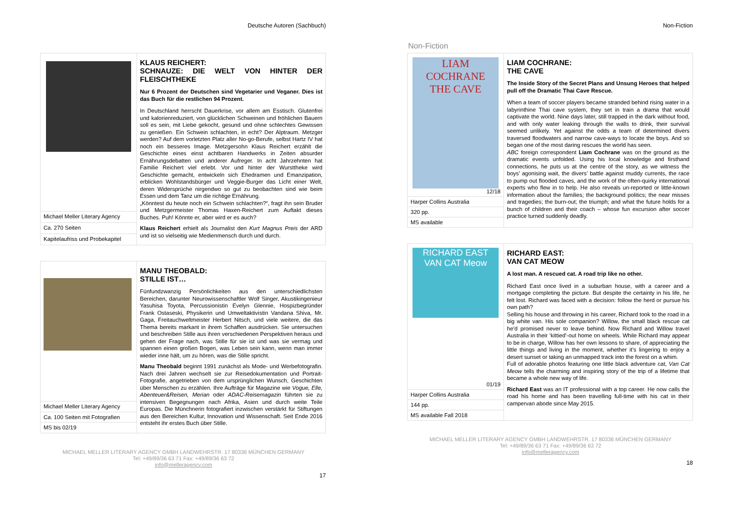Deutsche Autoren (Sachbuch)
| | KLAUS REICHERT: SCHNAUZE: DIE WELT VON HINTER DER FLEISCHTHEKE Nur 6 Prozent der Deutschen sind Vegetarier und Veganer. Dies ist das Buch für die restlichen 94 Prozent. In Deutschland herrscht Dauerkrise, vor allem am Esstisch. Glutenfrei und kalorienreduziert, von glücklichen Schweinen und fröhlichen Bauern soll es sein, mit Liebe gekocht, gesund und ohne schlechtes Gewissen zu genießen. Ein Schwein schlachten, in echt? Der Alptraum. Metzger werden? Auf dem vorletzten Platz aller No-go-Berufe, selbst Hartz IV hat noch ein besseres Image. Metzgersohn Klaus Reichert erzählt die Geschichte eines einst achtbaren Handwerks in Zeiten absurder Ernährungsdebatten und anderer Aufreger. In acht Jahrzehnten hat Familie Reichert viel erlebt. Vor und hinter der Wursttheke wird Geschichte gemacht, entwickeln sich Ehedramen und Emanzipation, erblicken Wohlstandsbürger und Veggie-Burger das Licht einer Welt, deren Widersprüche nirgendwo so gut zu beobachten sind wie beim Essen und dem Tanz um die richtige Ernährung. „Könntest du heute noch ein Schwein schlachten?“, fragt ihn sein Bruder und Metzgermeister Thomas Haxen-Reichert zum Auftakt dieses Buches. Puh! Könnte er, aber wird er es auch? Klaus Reichert erhielt als Journalist den Kurt Magnus Preis der ARD und ist so vielseitig wie Medienmensch durch und durch. |
| Michael Meller Literary Agency | |
| Ca. 270 Seiten | |
| Kapitelaufriss und Probekapitel | |
| | MANU THEOBALD: STILLE IST… Fünfundzwanzig Persönlichkeiten aus den unterschiedlichsten Bereichen, darunter Neurowissenschaftler Wolf Singer, Akustikingenieur Yasuhisa Toyota, Percussionistin Evelyn Glennie, Hospizbegründer Frank Ostaseski, Physikerin und Umweltaktivistin Vandana Shiva, Mr. Gaga, Freitauchweltmeister Herbert Nitsch, und viele weitere, die das Thema bereits markant in ihrem Schaffen ausdrücken. Sie untersuchen und beschreiben Stille aus ihren verschiedenen Perspektiven heraus und gehen der Frage nach, was Stille für sie ist und was sie vermag und spannen einen großen Bogen, was Leben sein kann, wenn man immer wieder inne hält, um zu hören, was die Stille spricht. Manu Theobald beginnt 1991 zunächst als Mode- und Werbefotografin. Nach drei Jahren wechselt sie zur Reisedokumentation und Portrait-Fotografie, angetrieben von dem ursprünglichen Wunsch, Geschichten über Menschen zu erzählen. Ihre Aufträge für Magazine wie Vogue, Elle, Abenteuer&Reisen, Merian oder ADAC-Reisemagazin führten sie zu intensiven Begegnungen nach Afrika, Asien und durch weite Teile Europas. Die Münchnerin fotografiert inzwischen verstärkt für Stiftungen aus den Bereichen Kultur, Innovation und Wissenschaft. Seit Ende 2016 entsteht ihr erstes Buch über Stille. |
| Michael Meller Literary Agency | |
| Ca. 100 Seiten mit Fotografien | |
| MS bis 02/19 | |
MICHAEL MELLER LITERARY AGENCY GMBH LANDWEHRSTR. 17 80336 MÜNCHEN GERMANY
Tel: +49/89/36 63 71 Fax: +49/89/36 63 72
info@melleragency.com
17
Non-Fiction
Non-Fiction
| LIAM COCHRANE THE CAVE 12/18 | LIAM COCHRANE: THE CAVE The Inside Story of the Secret Plans and Unsung Heroes that helped pull off the Dramatic Thai Cave Rescue. When a team of soccer players became stranded behind rising water in a labyrinthine Thai cave system, they set in train a drama that would captivate the world. Nine days later, still trapped in the dark without food, and with only water leaking through the walls to drink, their survival seemed unlikely. Yet against the odds a team of determined divers traversed floodwaters and narrow cave-ways to locate the boys. And so began one of the most daring rescues the world has seen. ABC foreign correspondent Liam Cochrane was on the ground as the dramatic events unfolded. Using his local knowledge and firsthand connections, he puts us at the centre of the story, as we witness the boys’ agonising wait, the divers’ battle against muddy currents, the race to pump out flooded caves, and the work of the often-quirky international experts who flew in to help. He also reveals un-reported or little-known information about the families; the background politics; the near misses and tragedies; the burn-out; the triumph; and what the future holds for a bunch of children and their coach – whose fun excursion after soccer practice turned suddenly deadly. |
| Harper Collins Australia | |
| 320 pp. | |
| MS available | |
| RICHARD EAST VAN CAT Meow 01/19 | RICHARD EAST: VAN CAT MEOW A lost man. A rescued cat. A road trip like no other. Richard East once lived in a suburban house, with a career and a mortgage completing the picture. But despite the certainty in his life, he felt lost. Richard was faced with a decision: follow the herd or pursue his own path? Selling his house and throwing in his career, Richard took to the road in a big white van. His sole companion? Willow, the small black rescue cat he’d promised never to leave behind. Now Richard and Willow travel Australia in their ‘kittied’-out home on wheels. While Richard may appear to be in charge, Willow has her own lessons to share, of appreciating the little things and living in the moment, whether it’s lingering to enjoy a desert sunset or taking an unmapped track into the forest on a whim. Full of adorable photos featuring one little black adventure cat, Van Cat Meow tells the charming and inspiring story of the trip of a lifetime that became a whole new way of life. Richard East was an IT professional with a top career. He now calls the road his home and has been travelling full-time with his cat in their campervan abode since May 2015. |
| Harper Collins Australia | |
| 144 pp. | |
| MS available Fall 2018 | |
MICHAEL MELLER LITERARY AGENCY GMBH LANDWEHRSTR. 17 80336 MÜNCHEN GERMANY
Tel: +49/89/36 63 71 Fax: +49/89/36 63 72
info@melleragency.com
18